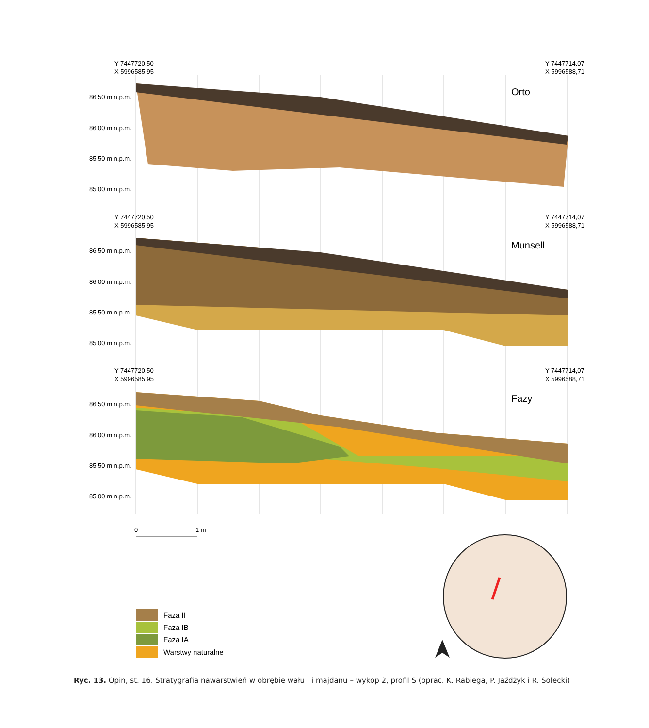Y 7447720,50
X 5996585,95
Y 7447714,07
X 5996588,71
Orto
86,50 m n.p.m.
86,00 m n.p.m.
85,50 m n.p.m.
85,00 m n.p.m.
Y 7447720,50
X 5996585,95
Y 7447714,07
X 5996588,71
Munsell
86,50 m n.p.m.
86,00 m n.p.m.
85,50 m n.p.m.
85,00 m n.p.m.
Y 7447720,50
X 5996585,95
Y 7447714,07
X 5996588,71
Fazy
86,50 m n.p.m.
86,00 m n.p.m.
85,50 m n.p.m.
85,00 m n.p.m.
0
1 m
Faza II
Faza IB
Faza IA
Warstwy naturalne
Ryc. 13. Opin, st. 16. Stratygrafia nawarstwień w obrębie wału I i majdanu – wykop 2, profil S (oprac. K. Rabiega, P. Jaźdżyk i R. Solecki)